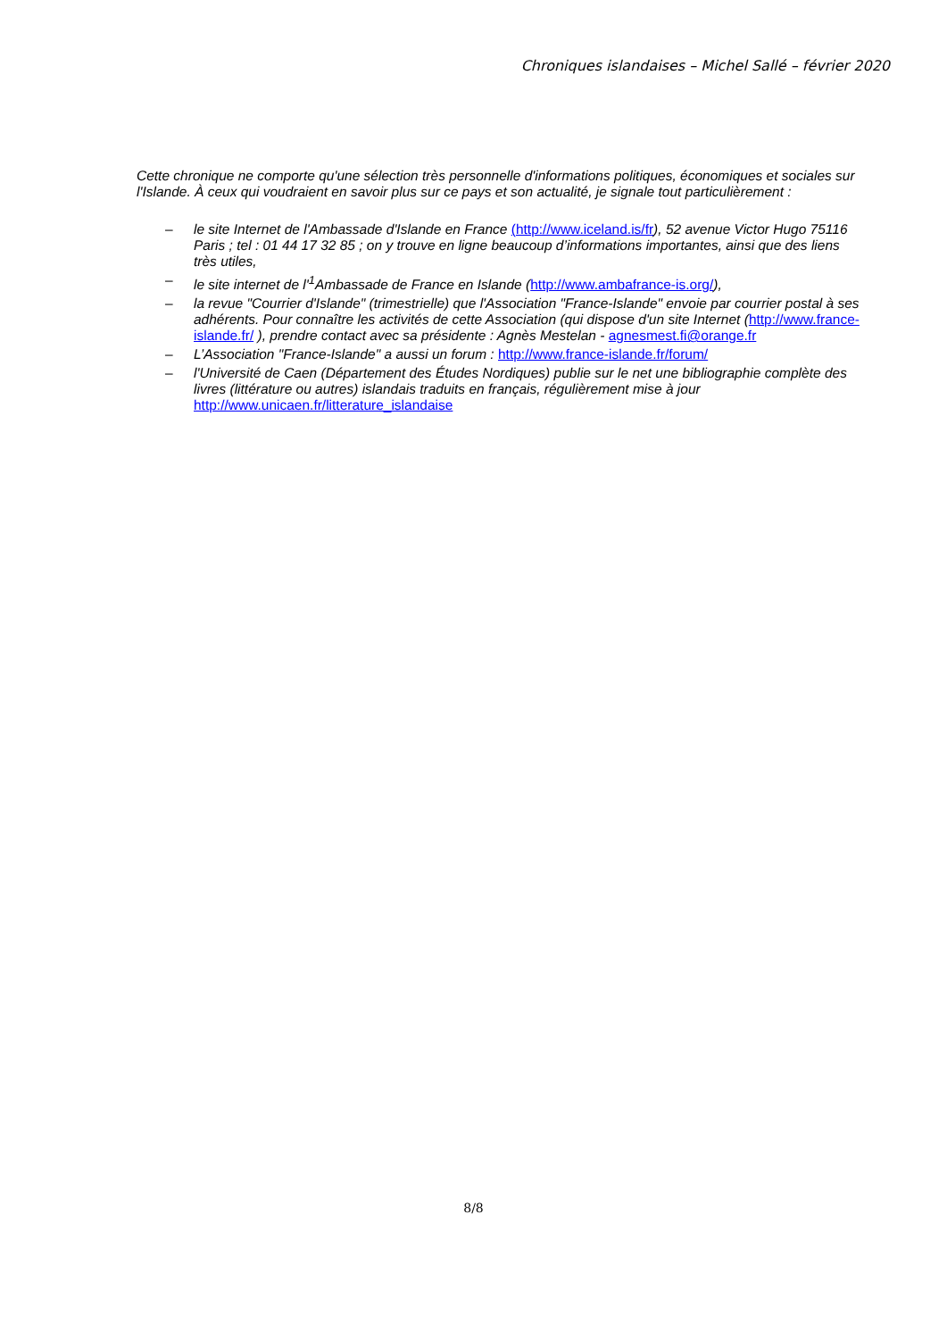Chroniques islandaises – Michel Sallé – février 2020
Cette chronique ne comporte qu'une sélection très personnelle d'informations politiques, économiques et sociales sur l'Islande. À ceux qui voudraient en savoir plus sur ce pays et son actualité, je signale tout particulièrement :
– le site Internet de l'Ambassade d'Islande en France (http://www.iceland.is/fr), 52 avenue Victor Hugo 75116 Paris ; tel : 01 44 17 32 85 ; on y trouve en ligne beaucoup d’informations importantes, ainsi que des liens très utiles,
– le site internet de l'<sup>1</sup>Ambassade de France en Islande (http://www.ambafrance-is.org/),
– la revue "Courrier d'Islande" (trimestrielle) que l'Association "France-Islande" envoie par courrier postal à ses adhérents. Pour connaître les activités de cette Association (qui dispose d'un site Internet (http://www.france-islande.fr/ ), prendre contact avec sa présidente : Agnès Mestelan - agnesmest.fi@orange.fr
– L’Association "France-Islande" a aussi un forum : http://www.france-islande.fr/forum/
– l'Université de Caen (Département des Études Nordiques) publie sur le net une bibliographie complète des livres (littérature ou autres) islandais traduits en français, régulièrement mise à jour http://www.unicaen.fr/litterature_islandaise
8/8